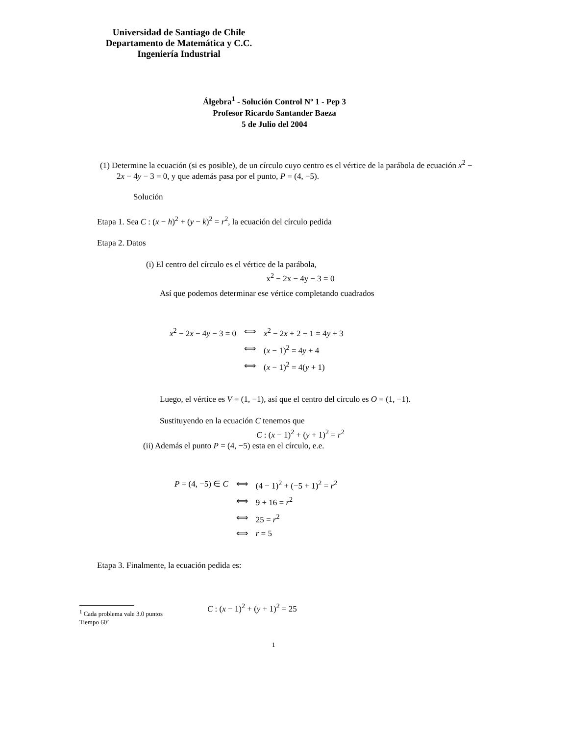Universidad de Santiago de Chile
Departamento de Matemática y C.C.
Ingeniería Industrial
Álgebra<sup>1</sup> - Solución Control Nº 1 - Pep 3
Profesor Ricardo Santander Baeza
5 de Julio del 2004
(1) Determine la ecuación (si es posible), de un círculo cuyo centro es el vértice de la parábola de ecuación x<sup>2</sup> − 2x − 4y − 3 = 0, y que además pasa por el punto, P = (4, −5).
Solución
Etapa 1. Sea C : (x − h)<sup>2</sup> + (y − k)<sup>2</sup> = r<sup>2</sup>, la ecuación del círculo pedida
Etapa 2. Datos
(i) El centro del círculo es el vértice de la parábola,
x<sup>2</sup> − 2x − 4y − 3 = 0
Así que podemos determinar ese vértice completando cuadrados
| x<sup>2</sup> − 2 x − 4 y − 3 = 0 | ⟺ | x<sup>2</sup> − 2 x + 2 − 1 = 4 y + 3 |
| | ⟺ | ( x − 1)<sup>2</sup> = 4 y + 4 |
| | ⟺ | ( x − 1)<sup>2</sup> = 4( y + 1) |
Luego, el vértice es V = (1, −1), así que el centro del círculo es O = (1, −1).
Sustituyendo en la ecuación C tenemos que
C : (x − 1)<sup>2</sup> + (y + 1)<sup>2</sup> = r<sup>2</sup>
(ii) Además el punto P = (4, −5) esta en el círculo, e.e.
| P = (4, −5) ∈ C | ⟺ | (4 − 1)<sup>2</sup> + (−5 + 1)<sup>2</sup> = r<sup>2</sup> |
| | ⟺ | 9 + 16 = r<sup>2</sup> |
| | ⟺ | 25 = r<sup>2</sup> |
| | ⟺ | r = 5 |
Etapa 3. Finalmente, la ecuación pedida es:
C : (x − 1)<sup>2</sup> + (y + 1)<sup>2</sup> = 25
<sup>1</sup> Cada problema vale 3.0 puntos
Tiempo 60’
1